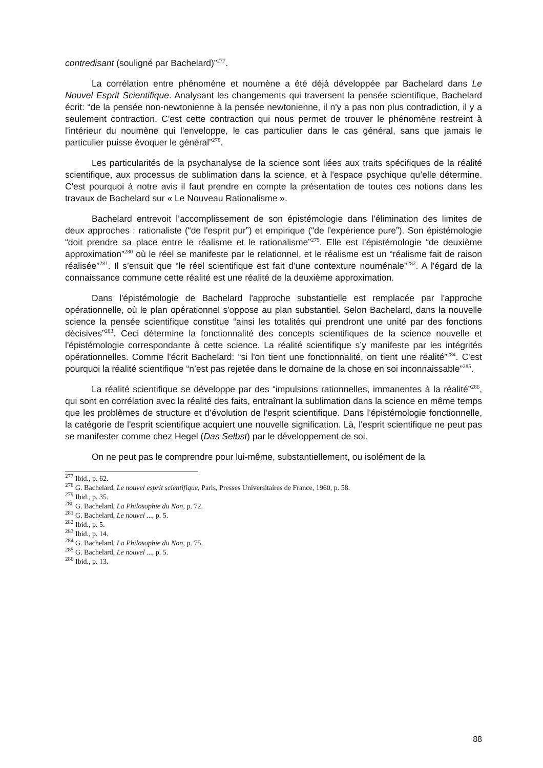contredisant (souligné par Bachelard)”<sup>277</sup>.
La corrélation entre phénomène et noumène a été déjà développée par Bachelard dans Le Nouvel Esprit Scientifique. Analysant les changements qui traversent la pensée scientifique, Bachelard écrit: “de la pensée non-newtonienne à la pensée newtonienne, il n'y a pas non plus contradiction, il y a seulement contraction. C'est cette contraction qui nous permet de trouver le phénomène restreint à l'intérieur du noumène qui l'enveloppe, le cas particulier dans le cas général, sans que jamais le particulier puisse évoquer le général”<sup>278</sup>.
Les particularités de la psychanalyse de la science sont liées aux traits spécifiques de la réalité scientifique, aux processus de sublimation dans la science, et à l'espace psychique qu’elle détermine. C'est pourquoi à notre avis il faut prendre en compte la présentation de toutes ces notions dans les travaux de Bachelard sur « Le Nouveau Rationalisme ».
Bachelard entrevoit l’accomplissement de son épistémologie dans l'élimination des limites de deux approches : rationaliste (“de l'esprit pur”) et empirique (“de l'expérience pure”). Son épistémologie “doit prendre sa place entre le réalisme et le rationalisme”<sup>279</sup>. Elle est l’épistémologie “de deuxième approximation”<sup>280</sup> où le réel se manifeste par le relationnel, et le réalisme est un “réalisme fait de raison réalisée”<sup>281</sup>. Il s’ensuit que “le réel scientifique est fait d’une contexture nouménale”<sup>282</sup>. A l'égard de la connaissance commune cette réalité est une réalité de la deuxième approximation.
Dans l'épistémologie de Bachelard l'approche substantielle est remplacée par l'approche opérationnelle, où le plan opérationnel s'oppose au plan substantiel. Selon Bachelard, dans la nouvelle science la pensée scientifique constitue “ainsi les totalités qui prendront une unité par des fonctions décisives”<sup>283</sup>. Ceci détermine la fonctionnalité des concepts scientifiques de la science nouvelle et l'épistémologie correspondante à cette science. La réalité scientifique s’y manifeste par les intégrités opérationnelles. Comme l'écrit Bachelard: “si l'on tient une fonctionnalité, on tient une réalité”<sup>284</sup>. C'est pourquoi la réalité scientifique “n’est pas rejetée dans le domaine de la chose en soi inconnaissable”<sup>285</sup>.
La réalité scientifique se développe par des “impulsions rationnelles, immanentes à la réalité”<sup>286</sup>, qui sont en corrélation avec la réalité des faits, entraînant la sublimation dans la science en même temps que les problèmes de structure et d’évolution de l'esprit scientifique. Dans l'épistémologie fonctionnelle, la catégorie de l'esprit scientifique acquiert une nouvelle signification. Là, l'esprit scientifique ne peut pas se manifester comme chez Hegel (Das Selbst) par le développement de soi.
On ne peut pas le comprendre pour lui-même, substantiellement, ou isolément de la
<sup>277</sup> Ibid., p. 62.
<sup>278</sup> G. Bachelard, Le nouvel esprit scientifique, Paris, Presses Universitaires de France, 1960, p. 58.
<sup>279</sup> Ibid., p. 35.
<sup>280</sup> G. Bachelard, La Philosophie du Non, p. 72.
<sup>281</sup> G. Bachelard, Le nouvel ..., p. 5.
<sup>282</sup> Ibid., p. 5.
<sup>283</sup> Ibid., p. 14.
<sup>284</sup> G. Bachelard, La Philosophie du Non, p. 75.
<sup>285</sup> G. Bachelard, Le nouvel ..., p. 5.
<sup>286</sup> Ibid., p. 13.
88